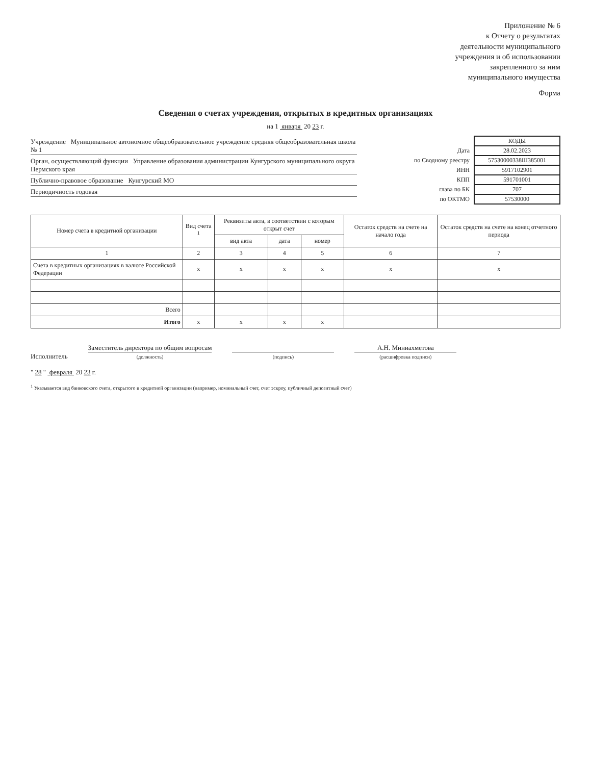Приложение № 6
к Отчету о результатах
деятельности муниципального
учреждения и об использовании
закрепленного за ним
муниципального имущества
Форма
Сведения о счетах учреждения, открытых в кредитных организациях
на 1 января 20 23 г.
Учреждение Муниципальное автономное общеобразовательное учреждение средняя общеобразовательная школа № 1
Орган, осуществляющий функции Управление образования администрации Кунгурского муниципального округа Пермского края
Публично-правовое образование Кунгурский МО
Периодичность годовая
| | КОДЫ |
| Дата | 28.02.2023 |
| по Сводному реестру | 57530000338Ш385001 |
| ИНН | 5917102901 |
| КПП | 591701001 |
| глава по БК | 707 |
| по ОКТМО | 57530000 |
| Номер счета в кредитной организации | Вид счета <sup>1</sup> | Реквизиты акта, в соответствии с которым открыт счет | | | Остаток средств на счете на начало года | Остаток средств на счете на конец отчетного периода |
| --- | --- | --- | --- | --- | --- | --- |
| | | вид акта | дата | номер | | |
| 1 | 2 | 3 | 4 | 5 | 6 | 7 |
| Счета в кредитных организациях в валюте Российской Федерации | x | x | x | x | x | x |
| Всего | | | | | | |
| Итого | x | x | x | x | | |
Исполнитель
Заместитель директора по общим вопросам
(должность)
(подпись)
А.Н. Миниахметова
(расшифровка подписи)
" 28 " февраля 20 23 г.
<sup>1</sup> Указывается вид банковского счета, открытого в кредитной организации (например, номинальный счет, счет эскроу, публичный депозитный счет)